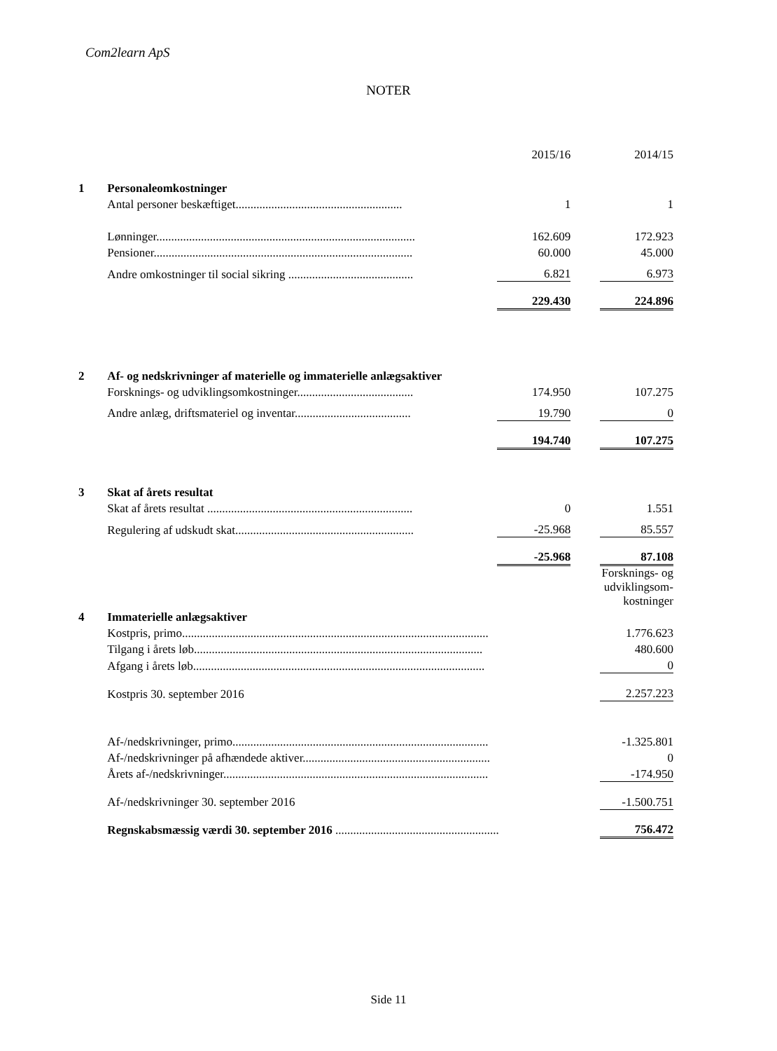Com2learn ApS
NOTER
| | | 2015/16 | | 2014/15 |
| 1 | Personaleomkostninger | | | |
| | Antal personer beskæftiget........................................................ | 1 | | 1 |
| | Lønninger....................................................................................... | 162.609 | | 172.923 |
| | Pensioner....................................................................................... | 60.000 | | 45.000 |
| | Andre omkostninger til social sikring .......................................... | 6.821 | | 6.973 |
| | | 229.430 | | 224.896 |
| 2 | Af- og nedskrivninger af materielle og immaterielle anlægsaktiver | | | |
| | Forsknings- og udviklingsomkostninger....................................... | 174.950 | | 107.275 |
| | Andre anlæg, driftsmateriel og inventar....................................... | 19.790 | | 0 |
| | | 194.740 | | 107.275 |
| 3 | Skat af årets resultat | | | |
| | Skat af årets resultat ..................................................................... | 0 | | 1.551 |
| | Regulering af udskudt skat............................................................ | -25.968 | | 85.557 |
| | | -25.968 | | 87.108 |
| | | | Forsknings- og udviklingsom- kostninger | |
| 4 | Immaterielle anlægsaktiver | | | |
| | Kostpris, primo....................................................................................................... | | | 1.776.623 |
| | Tilgang i årets løb................................................................................................. | | | 480.600 |
| | Afgang i årets løb.................................................................................................. | | | 0 |
| | Kostpris 30. september 2016 | | | 2.257.223 |
| | Af-/nedskrivninger, primo...................................................................................... | | | -1.325.801 |
| | Af-/nedskrivninger på afhændede aktiver............................................................... | | | 0 |
| | Årets af-/nedskrivninger......................................................................................... | | | -174.950 |
| | Af-/nedskrivninger 30. september 2016 | | | -1.500.751 |
| | Regnskabsmæssig værdi 30. september 2016 ....................................................... | | | 756.472 |
Side 11